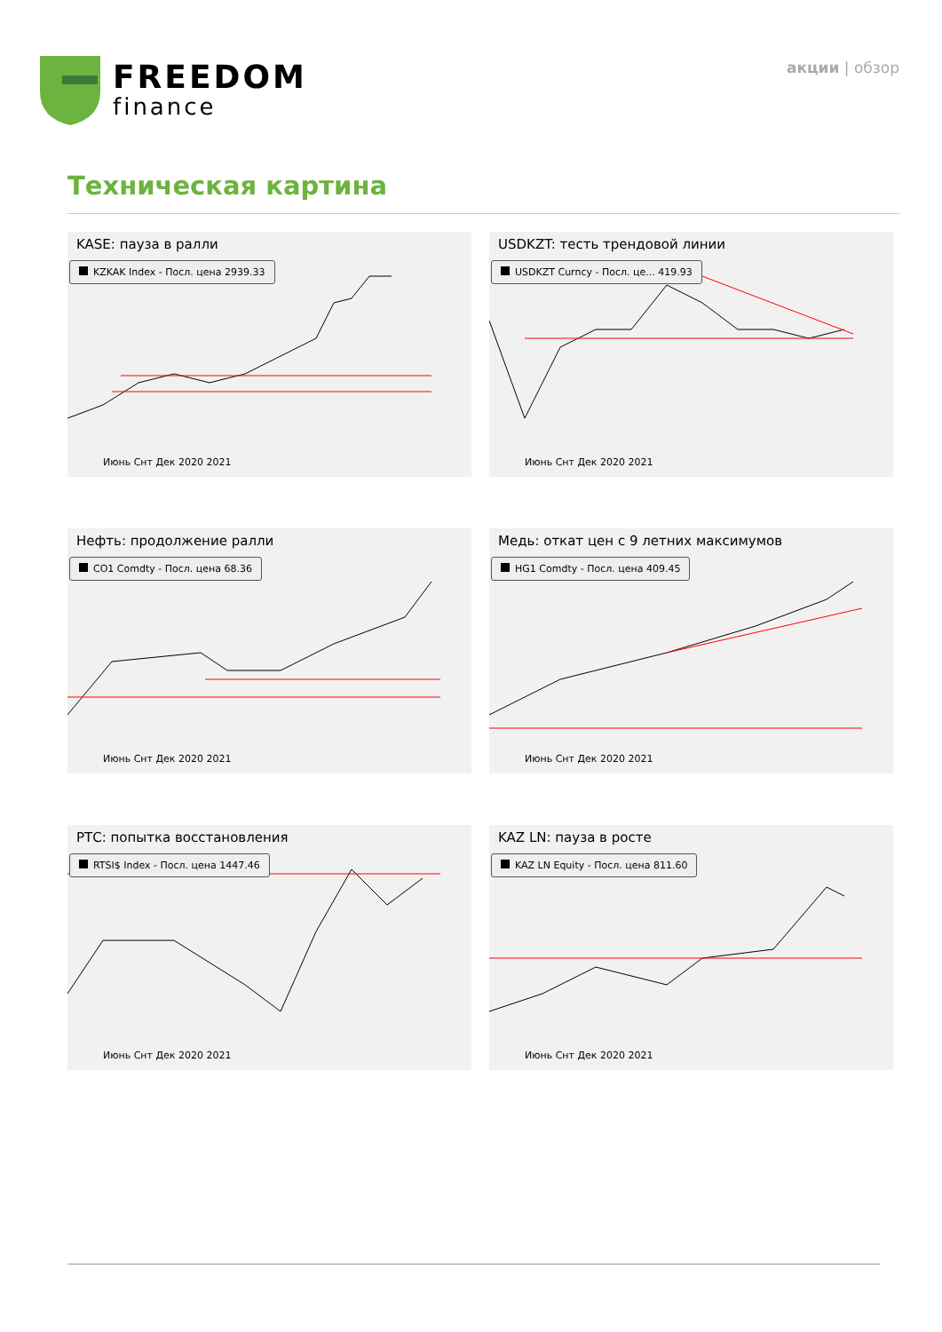FREEDOM
finance
акции | обзор
Техническая картина
KASE: пауза в ралли
KZKAK Index - Посл. цена 2939.33
Июнь Снт Дек 2020 2021
USDKZT: тесть трендовой линии
USDKZT Curncy - Посл. це... 419.93
Июнь Снт Дек 2020 2021
Нефть: продолжение ралли
CO1 Comdty - Посл. цена 68.36
Июнь Снт Дек 2020 2021
Медь: откат цен с 9 летних максимумов
HG1 Comdty - Посл. цена 409.45
Июнь Снт Дек 2020 2021
РТС: попытка восстановления
RTSI$ Index - Посл. цена 1447.46
Июнь Снт Дек 2020 2021
KAZ LN: пауза в росте
KAZ LN Equity - Посл. цена 811.60
Июнь Снт Дек 2020 2021